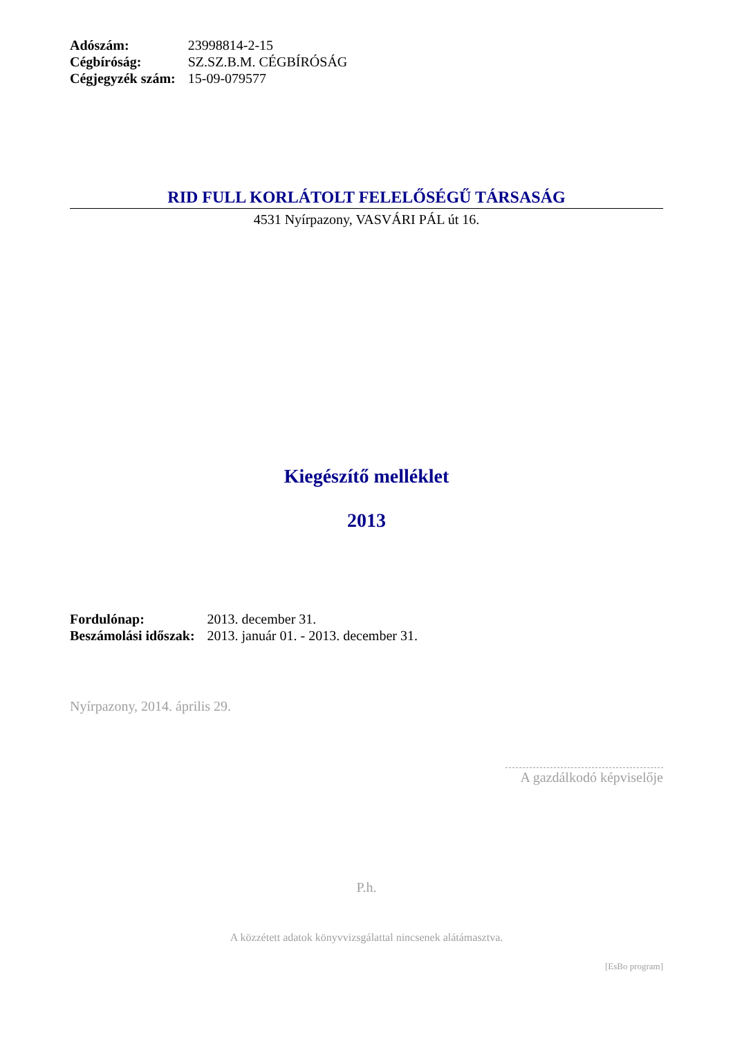| Adószám: | 23998814-2-15 |
| Cégbíróság: | SZ.SZ.B.M. CÉGBÍRÓSÁG |
| Cégjegyzék szám: | 15-09-079577 |
RID FULL KORLÁTOLT FELELŐSÉGŰ TÁRSASÁG
4531 Nyírpazony, VASVÁRI PÁL út 16.
Kiegészítő melléklet
2013
| Fordulónap: | 2013. december 31. |
| Beszámolási időszak: | 2013. január 01. - 2013. december 31. |
Nyírpazony, 2014. április 29.
A gazdálkodó képviselője
P.h.
A közzétett adatok könyvvizsgálattal nincsenek alátámasztva.
[EsBo program]